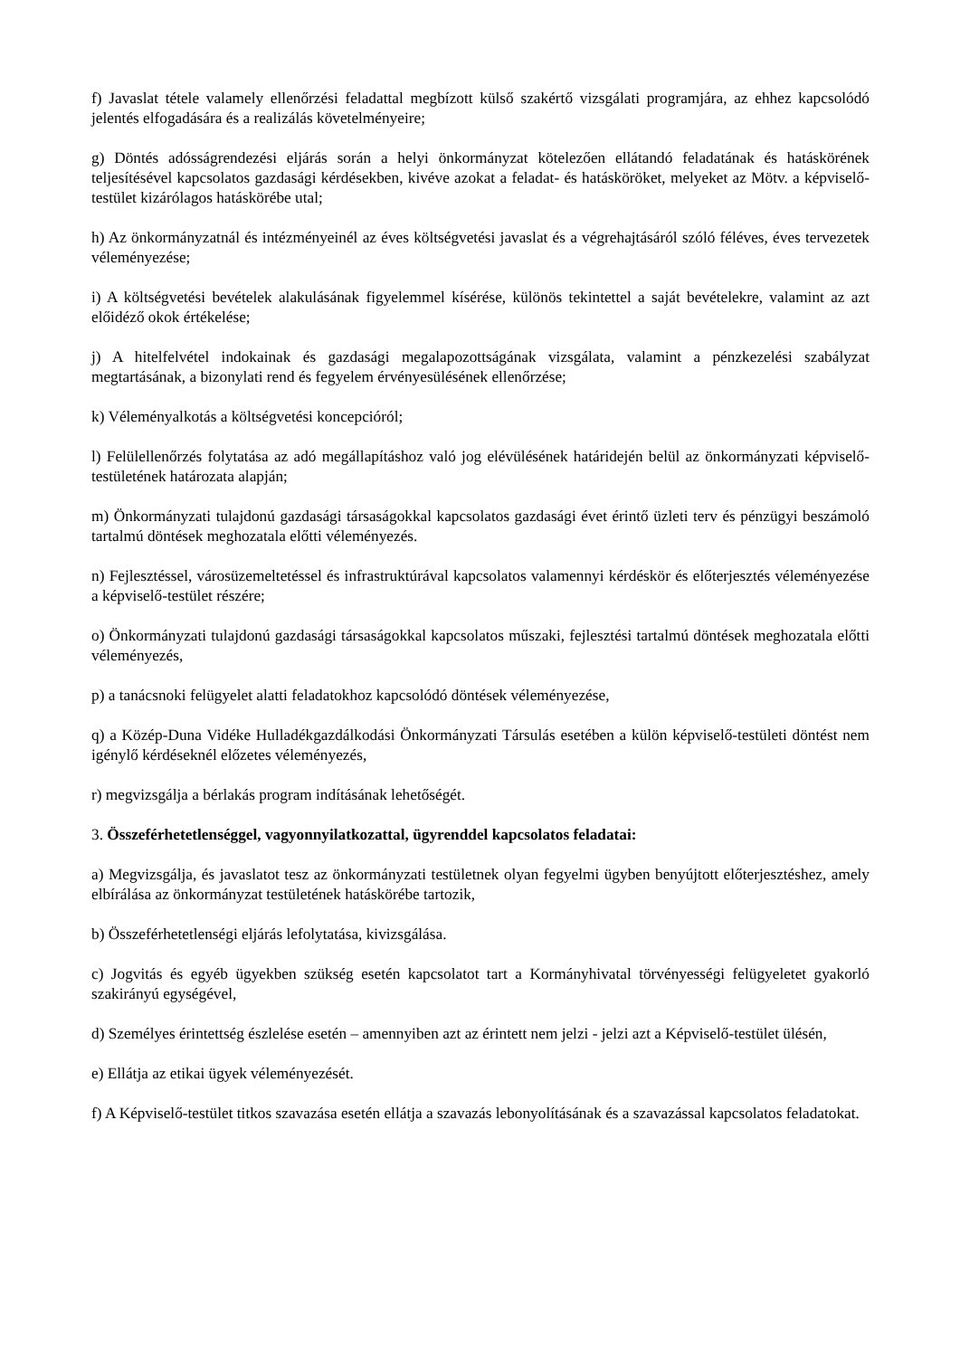f) Javaslat tétele valamely ellenőrzési feladattal megbízott külső szakértő vizsgálati programjára, az ehhez kapcsolódó jelentés elfogadására és a realizálás követelményeire;
g) Döntés adósságrendezési eljárás során a helyi önkormányzat kötelezően ellátandó feladatának és hatáskörének teljesítésével kapcsolatos gazdasági kérdésekben, kivéve azokat a feladat- és hatásköröket, melyeket az Mötv. a képviselő-testület kizárólagos hatáskörébe utal;
h) Az önkormányzatnál és intézményeinél az éves költségvetési javaslat és a végrehajtásáról szóló féléves, éves tervezetek véleményezése;
i) A költségvetési bevételek alakulásának figyelemmel kísérése, különös tekintettel a saját bevételekre, valamint az azt előidéző okok értékelése;
j) A hitelfelvétel indokainak és gazdasági megalapozottságának vizsgálata, valamint a pénzkezelési szabályzat megtartásának, a bizonylati rend és fegyelem érvényesülésének ellenőrzése;
k) Véleményalkotás a költségvetési koncepcióról;
l) Felülellenőrzés folytatása az adó megállapításhoz való jog elévülésének határidején belül az önkormányzati képviselő-testületének határozata alapján;
m) Önkormányzati tulajdonú gazdasági társaságokkal kapcsolatos gazdasági évet érintő üzleti terv és pénzügyi beszámoló tartalmú döntések meghozatala előtti véleményezés.
n) Fejlesztéssel, városüzemeltetéssel és infrastruktúrával kapcsolatos valamennyi kérdéskör és előterjesztés véleményezése a képviselő-testület részére;
o) Önkormányzati tulajdonú gazdasági társaságokkal kapcsolatos műszaki, fejlesztési tartalmú döntések meghozatala előtti véleményezés,
p) a tanácsnoki felügyelet alatti feladatokhoz kapcsolódó döntések véleményezése,
q) a Közép-Duna Vidéke Hulladékgazdálkodási Önkormányzati Társulás esetében a külön képviselő-testületi döntést nem igénylő kérdéseknél előzetes véleményezés,
r) megvizsgálja a bérlakás program indításának lehetőségét.
3. Összeférhetetlenséggel, vagyonnyilatkozattal, ügyrenddel kapcsolatos feladatai:
a) Megvizsgálja, és javaslatot tesz az önkormányzati testületnek olyan fegyelmi ügyben benyújtott előterjesztéshez, amely elbírálása az önkormányzat testületének hatáskörébe tartozik,
b) Összeférhetetlenségi eljárás lefolytatása, kivizsgálása.
c) Jogvitás és egyéb ügyekben szükség esetén kapcsolatot tart a Kormányhivatal törvényességi felügyeletet gyakorló szakirányú egységével,
d) Személyes érintettség észlelése esetén – amennyiben azt az érintett nem jelzi - jelzi azt a Képviselő-testület ülésén,
e) Ellátja az etikai ügyek véleményezését.
f) A Képviselő-testület titkos szavazása esetén ellátja a szavazás lebonyolításának és a szavazással kapcsolatos feladatokat.